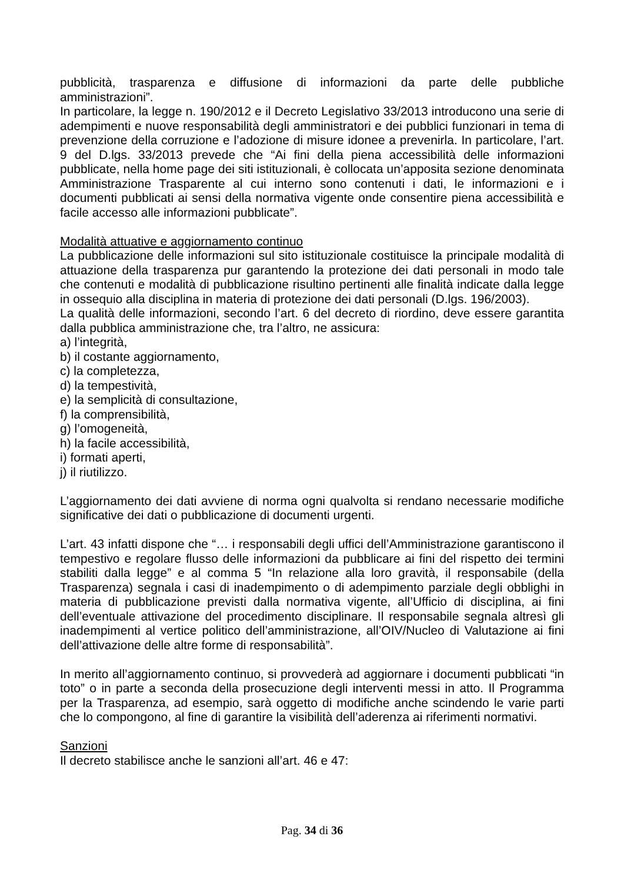pubblicità, trasparenza e diffusione di informazioni da parte delle pubbliche amministrazioni”.
In particolare, la legge n. 190/2012 e il Decreto Legislativo 33/2013 introducono una serie di adempimenti e nuove responsabilità degli amministratori e dei pubblici funzionari in tema di prevenzione della corruzione e l’adozione di misure idonee a prevenirla. In particolare, l’art. 9 del D.lgs. 33/2013 prevede che “Ai fini della piena accessibilità delle informazioni pubblicate, nella home page dei siti istituzionali, è collocata un’apposita sezione denominata Amministrazione Trasparente al cui interno sono contenuti i dati, le informazioni e i documenti pubblicati ai sensi della normativa vigente onde consentire piena accessibilità e facile accesso alle informazioni pubblicate”.
Modalità attuative e aggiornamento continuo
La pubblicazione delle informazioni sul sito istituzionale costituisce la principale modalità di attuazione della trasparenza pur garantendo la protezione dei dati personali in modo tale che contenuti e modalità di pubblicazione risultino pertinenti alle finalità indicate dalla legge in ossequio alla disciplina in materia di protezione dei dati personali (D.lgs. 196/2003).
La qualità delle informazioni, secondo l’art. 6 del decreto di riordino, deve essere garantita dalla pubblica amministrazione che, tra l’altro, ne assicura:
a) l’integrità,
b) il costante aggiornamento,
c) la completezza,
d) la tempestività,
e) la semplicità di consultazione,
f) la comprensibilità,
g) l’omogeneità,
h) la facile accessibilità,
i) formati aperti,
j) il riutilizzo.
L’aggiornamento dei dati avviene di norma ogni qualvolta si rendano necessarie modifiche significative dei dati o pubblicazione di documenti urgenti.
L’art. 43 infatti dispone che “… i responsabili degli uffici dell’Amministrazione garantiscono il tempestivo e regolare flusso delle informazioni da pubblicare ai fini del rispetto dei termini stabiliti dalla legge” e al comma 5 “In relazione alla loro gravità, il responsabile (della Trasparenza) segnala i casi di inadempimento o di adempimento parziale degli obblighi in materia di pubblicazione previsti dalla normativa vigente, all’Ufficio di disciplina, ai fini dell’eventuale attivazione del procedimento disciplinare. Il responsabile segnala altresì gli inadempimenti al vertice politico dell’amministrazione, all’OIV/Nucleo di Valutazione ai fini dell’attivazione delle altre forme di responsabilità”.
In merito all’aggiornamento continuo, si provvederà ad aggiornare i documenti pubblicati “in toto” o in parte a seconda della prosecuzione degli interventi messi in atto. Il Programma per la Trasparenza, ad esempio, sarà oggetto di modifiche anche scindendo le varie parti che lo compongono, al fine di garantire la visibilità dell’aderenza ai riferimenti normativi.
Sanzioni
Il decreto stabilisce anche le sanzioni all’art. 46 e 47:
Pag. 34 di 36